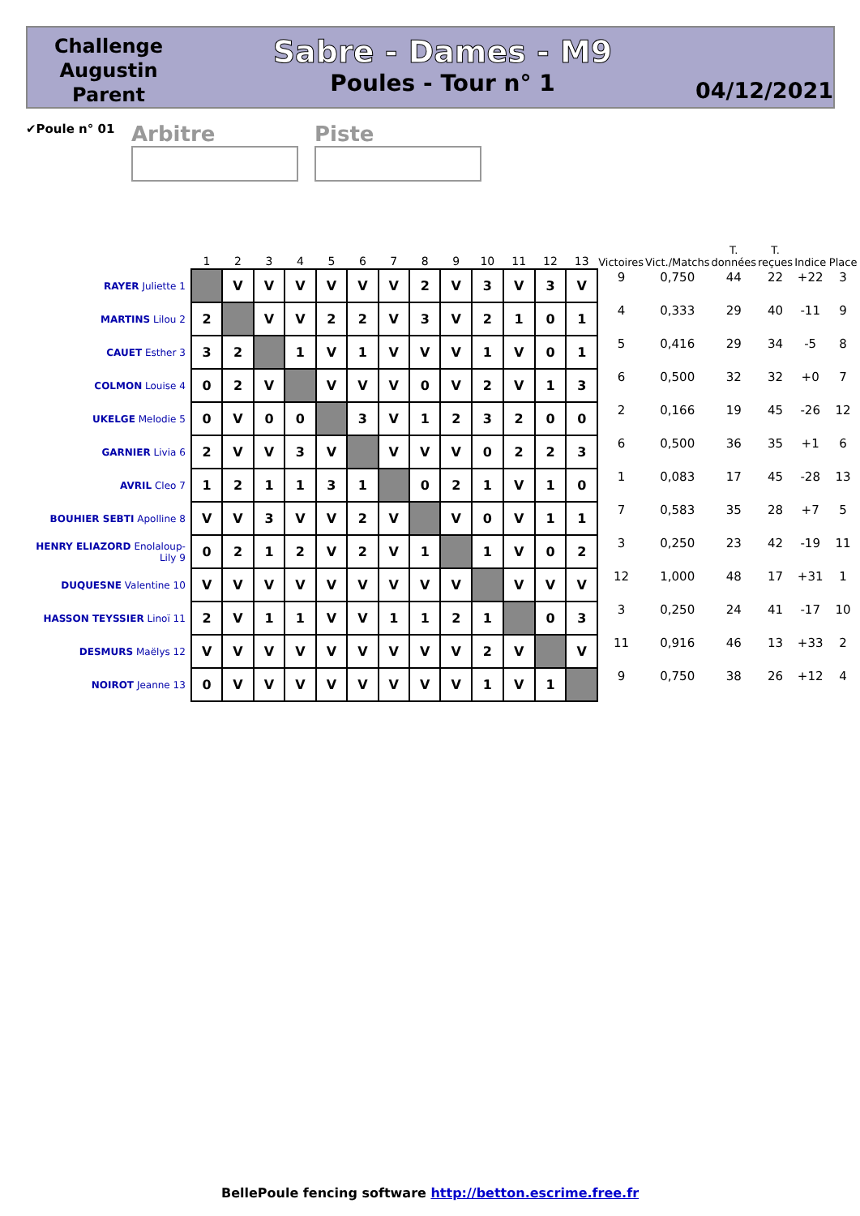Challenge
Augustin
Parent
Sabre - Dames - M9
Poules - Tour n° 1
04/12/2021
✔Poule n° 01
Arbitre Piste
| | 1 | 2 | 3 | 4 | 5 | 6 | 7 | 8 | 9 | 10 | 11 | 12 | 13 | Victoires | Vict./Matchs | T. données | T. reçues | Indice | Place |
| --- | --- | --- | --- | --- | --- | --- | --- | --- | --- | --- | --- | --- | --- | --- | --- | --- | --- | --- | --- |
| RAYER Juliette 1 | | V | V | V | V | V | V | 2 | V | 3 | V | 3 | V | 9 | 0,750 | 44 | 22 | +22 | 3 |
| MARTINS Lilou 2 | 2 | | V | V | 2 | 2 | V | 3 | V | 2 | 1 | 0 | 1 | 4 | 0,333 | 29 | 40 | -11 | 9 |
| CAUET Esther 3 | 3 | 2 | | 1 | V | 1 | V | V | V | 1 | V | 0 | 1 | 5 | 0,416 | 29 | 34 | -5 | 8 |
| COLMON Louise 4 | 0 | 2 | V | | V | V | V | 0 | V | 2 | V | 1 | 3 | 6 | 0,500 | 32 | 32 | +0 | 7 |
| UKELGE Melodie 5 | 0 | V | 0 | 0 | | 3 | V | 1 | 2 | 3 | 2 | 0 | 0 | 2 | 0,166 | 19 | 45 | -26 | 12 |
| GARNIER Livia 6 | 2 | V | V | 3 | V | | V | V | V | 0 | 2 | 2 | 3 | 6 | 0,500 | 36 | 35 | +1 | 6 |
| AVRIL Cleo 7 | 1 | 2 | 1 | 1 | 3 | 1 | | 0 | 2 | 1 | V | 1 | 0 | 1 | 0,083 | 17 | 45 | -28 | 13 |
| BOUHIER SEBTI Apolline 8 | V | V | 3 | V | V | 2 | V | | V | 0 | V | 1 | 1 | 7 | 0,583 | 35 | 28 | +7 | 5 |
| HENRY ELIAZORD Enolaloup-Lily 9 | 0 | 2 | 1 | 2 | V | 2 | V | 1 | | 1 | V | 0 | 2 | 3 | 0,250 | 23 | 42 | -19 | 11 |
| DUQUESNE Valentine 10 | V | V | V | V | V | V | V | V | V | | V | V | V | 12 | 1,000 | 48 | 17 | +31 | 1 |
| HASSON TEYSSIER Linoï 11 | 2 | V | 1 | 1 | V | V | 1 | 1 | 2 | 1 | | 0 | 3 | 3 | 0,250 | 24 | 41 | -17 | 10 |
| DESMURS Maëlys 12 | V | V | V | V | V | V | V | V | V | 2 | V | | V | 11 | 0,916 | 46 | 13 | +33 | 2 |
| NOIROT Jeanne 13 | 0 | V | V | V | V | V | V | V | V | 1 | V | 1 | | 9 | 0,750 | 38 | 26 | +12 | 4 |
BellePoule fencing software http://betton.escrime.free.fr